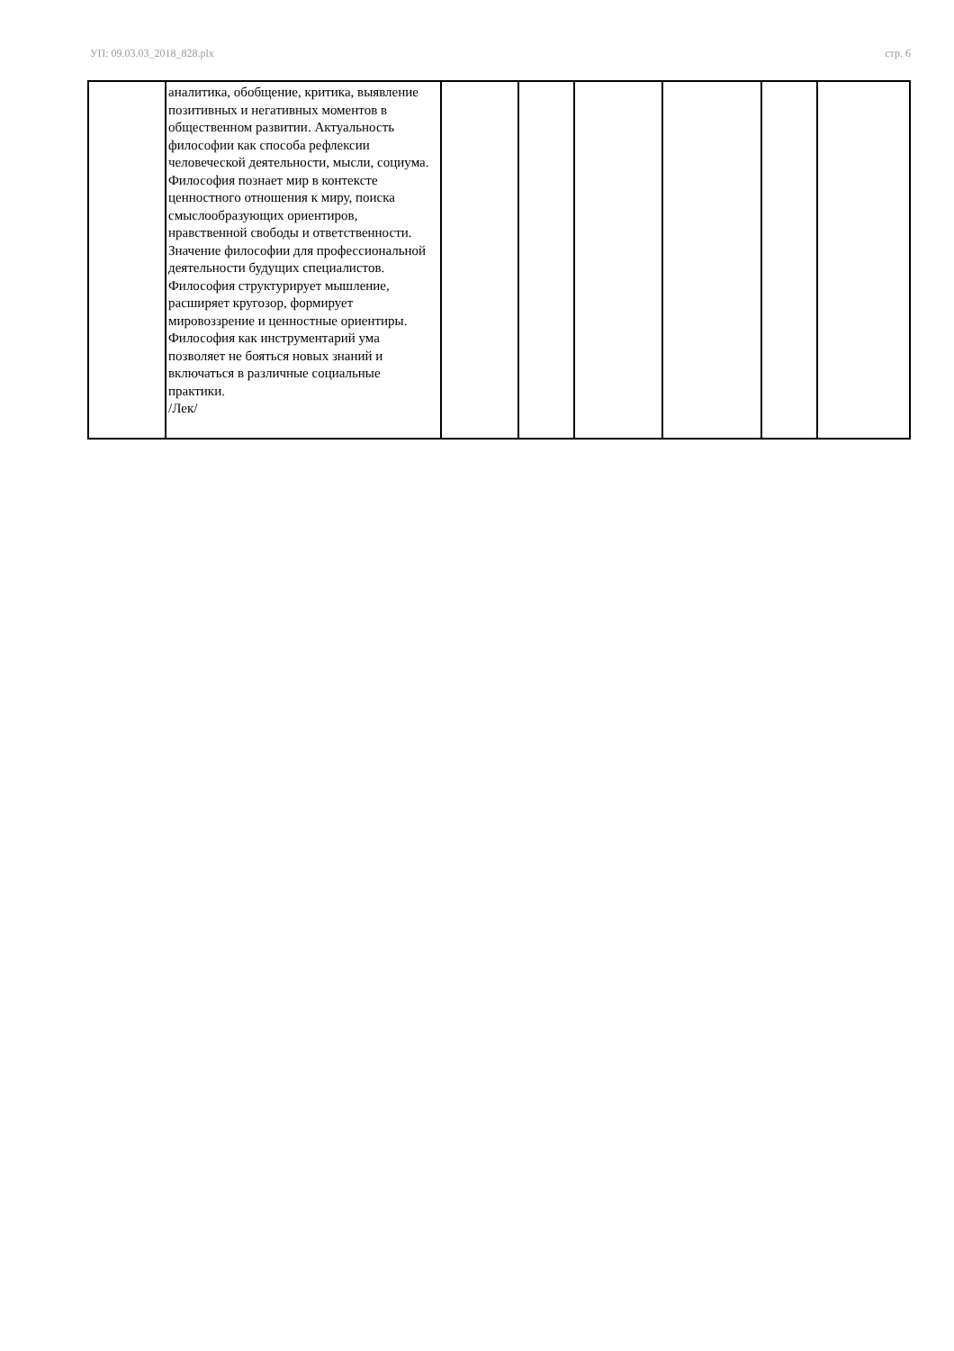УП: 09.03.03_2018_828.plx стр. 6
| | аналитика, обобщение, критика, выявление позитивных и негативных моментов в общественном развитии. Актуальность философии как способа рефлексии человеческой деятельности, мысли, социума. Философия познает мир в контексте ценностного отношения к миру, поиска смыслообразующих ориентиров, нравственной свободы и ответственности. Значение философии для профессиональной деятельности будущих специалистов. Философия структурирует мышление, расширяет кругозор, формирует мировоззрение и ценностные ориентиры. Философия как инструментарий ума позволяет не бояться новых знаний и включаться в различные социальные практики. /Лек/ | | | | | | |